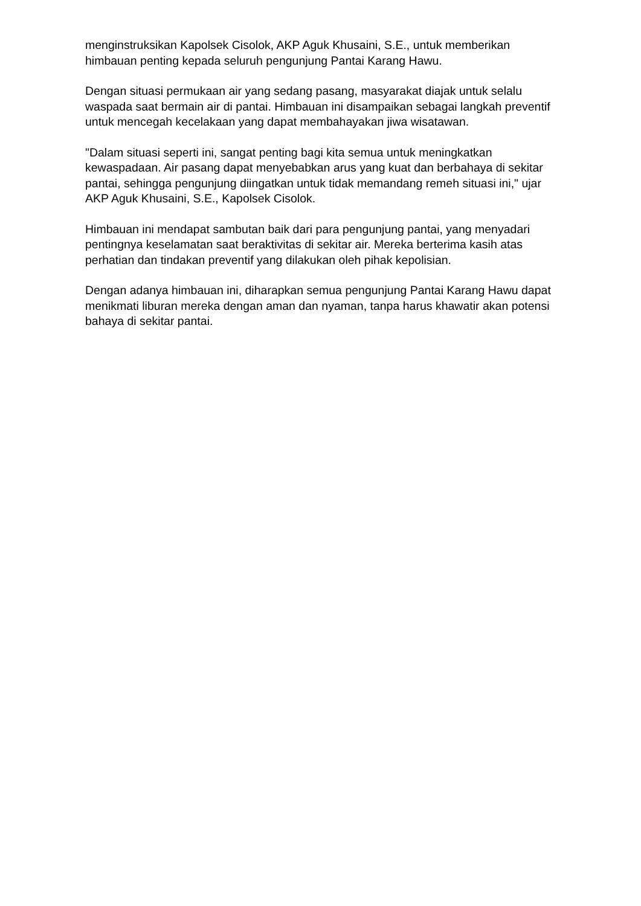menginstruksikan Kapolsek Cisolok, AKP Aguk Khusaini, S.E., untuk memberikan himbauan penting kepada seluruh pengunjung Pantai Karang Hawu.
Dengan situasi permukaan air yang sedang pasang, masyarakat diajak untuk selalu waspada saat bermain air di pantai. Himbauan ini disampaikan sebagai langkah preventif untuk mencegah kecelakaan yang dapat membahayakan jiwa wisatawan.
"Dalam situasi seperti ini, sangat penting bagi kita semua untuk meningkatkan kewaspadaan. Air pasang dapat menyebabkan arus yang kuat dan berbahaya di sekitar pantai, sehingga pengunjung diingatkan untuk tidak memandang remeh situasi ini," ujar AKP Aguk Khusaini, S.E., Kapolsek Cisolok.
Himbauan ini mendapat sambutan baik dari para pengunjung pantai, yang menyadari pentingnya keselamatan saat beraktivitas di sekitar air. Mereka berterima kasih atas perhatian dan tindakan preventif yang dilakukan oleh pihak kepolisian.
Dengan adanya himbauan ini, diharapkan semua pengunjung Pantai Karang Hawu dapat menikmati liburan mereka dengan aman dan nyaman, tanpa harus khawatir akan potensi bahaya di sekitar pantai.